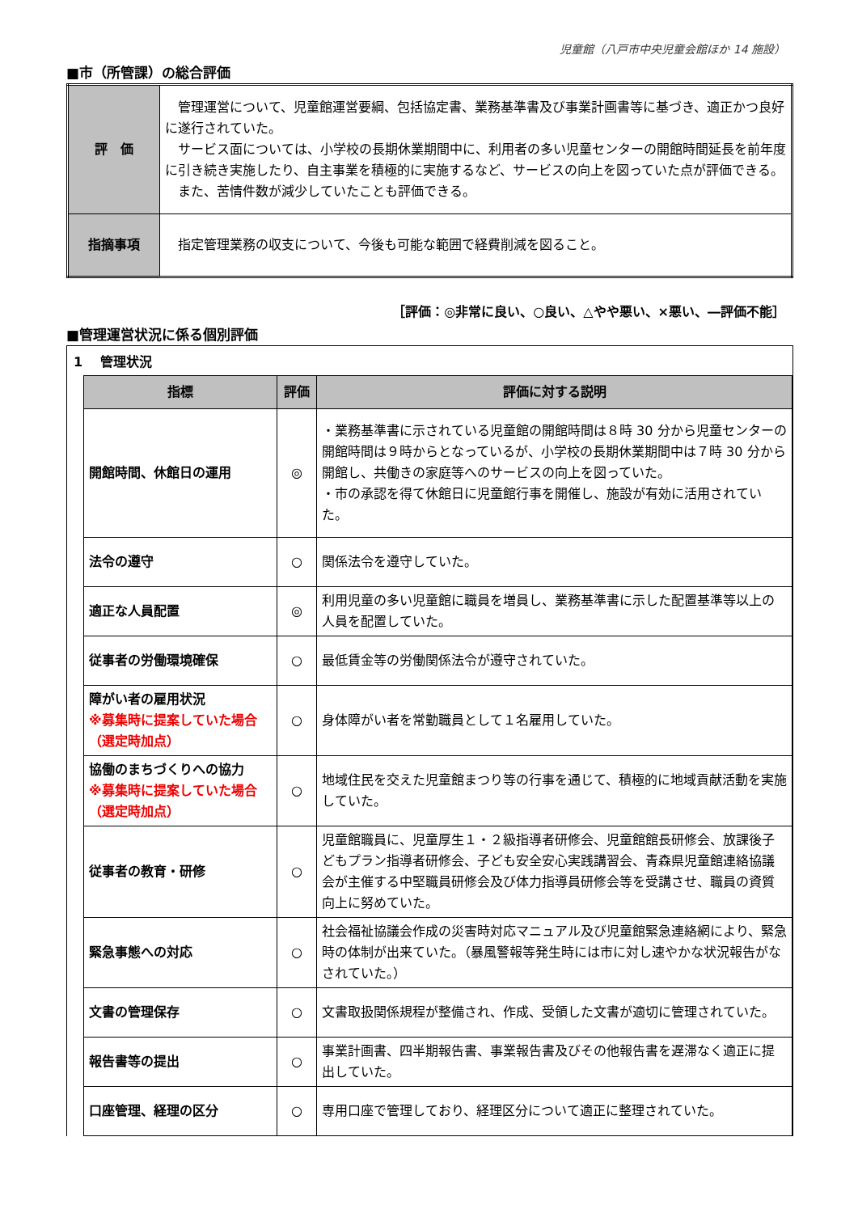児童館（八戸市中央児童会館ほか 14 施設）
■市（所管課）の総合評価
| 評 価 | 管理運営について、児童館運営要綱、包括協定書、業務基準書及び事業計画書等に基づき、適正かつ良好に遂行されていた。 サービス面については、小学校の長期休業期間中に、利用者の多い児童センターの開館時間延長を前年度に引き続き実施したり、自主事業を積極的に実施するなど、サービスの向上を図っていた点が評価できる。 また、苦情件数が減少していたことも評価できる。 |
| 指摘事項 | 指定管理業務の収支について、今後も可能な範囲で経費削減を図ること。 |
［評価：◎非常に良い、○良い、△やや悪い、×悪い、―評価不能］
■管理運営状況に係る個別評価
1　 管理状況
| 指標 | 評価 | 評価に対する説明 |
| --- | --- | --- |
| 開館時間、休館日の運用 | ◎ | ・業務基準書に示されている児童館の開館時間は８時 30 分から児童センターの開館時間は９時からとなっているが、小学校の長期休業期間中は７時 30 分から開館し、共働きの家庭等へのサービスの向上を図っていた。 ・市の承認を得て休館日に児童館行事を開催し、施設が有効に活用されていた。 |
| 法令の遵守 | ○ | 関係法令を遵守していた。 |
| 適正な人員配置 | ◎ | 利用児童の多い児童館に職員を増員し、業務基準書に示した配置基準等以上の人員を配置していた。 |
| 従事者の労働環境確保 | ○ | 最低賃金等の労働関係法令が遵守されていた。 |
| 障がい者の雇用状況 ※募集時に提案していた場合（選定時加点） | ○ | 身体障がい者を常勤職員として１名雇用していた。 |
| 協働のまちづくりへの協力 ※募集時に提案していた場合（選定時加点） | ○ | 地域住民を交えた児童館まつり等の行事を通じて、積極的に地域貢献活動を実施していた。 |
| 従事者の教育・研修 | ○ | 児童館職員に、児童厚生１・２級指導者研修会、児童館館長研修会、放課後子どもプラン指導者研修会、子ども安全安心実践講習会、青森県児童館連絡協議会が主催する中堅職員研修会及び体力指導員研修会等を受講させ、職員の資質向上に努めていた。 |
| 緊急事態への対応 | ○ | 社会福祉協議会作成の災害時対応マニュアル及び児童館緊急連絡網により、緊急時の体制が出来ていた。（暴風警報等発生時には市に対し速やかな状況報告がなされていた。） |
| 文書の管理保存 | ○ | 文書取扱関係規程が整備され、作成、受領した文書が適切に管理されていた。 |
| 報告書等の提出 | ○ | 事業計画書、四半期報告書、事業報告書及びその他報告書を遅滞なく適正に提出していた。 |
| 口座管理、経理の区分 | ○ | 専用口座で管理しており、経理区分について適正に整理されていた。 |